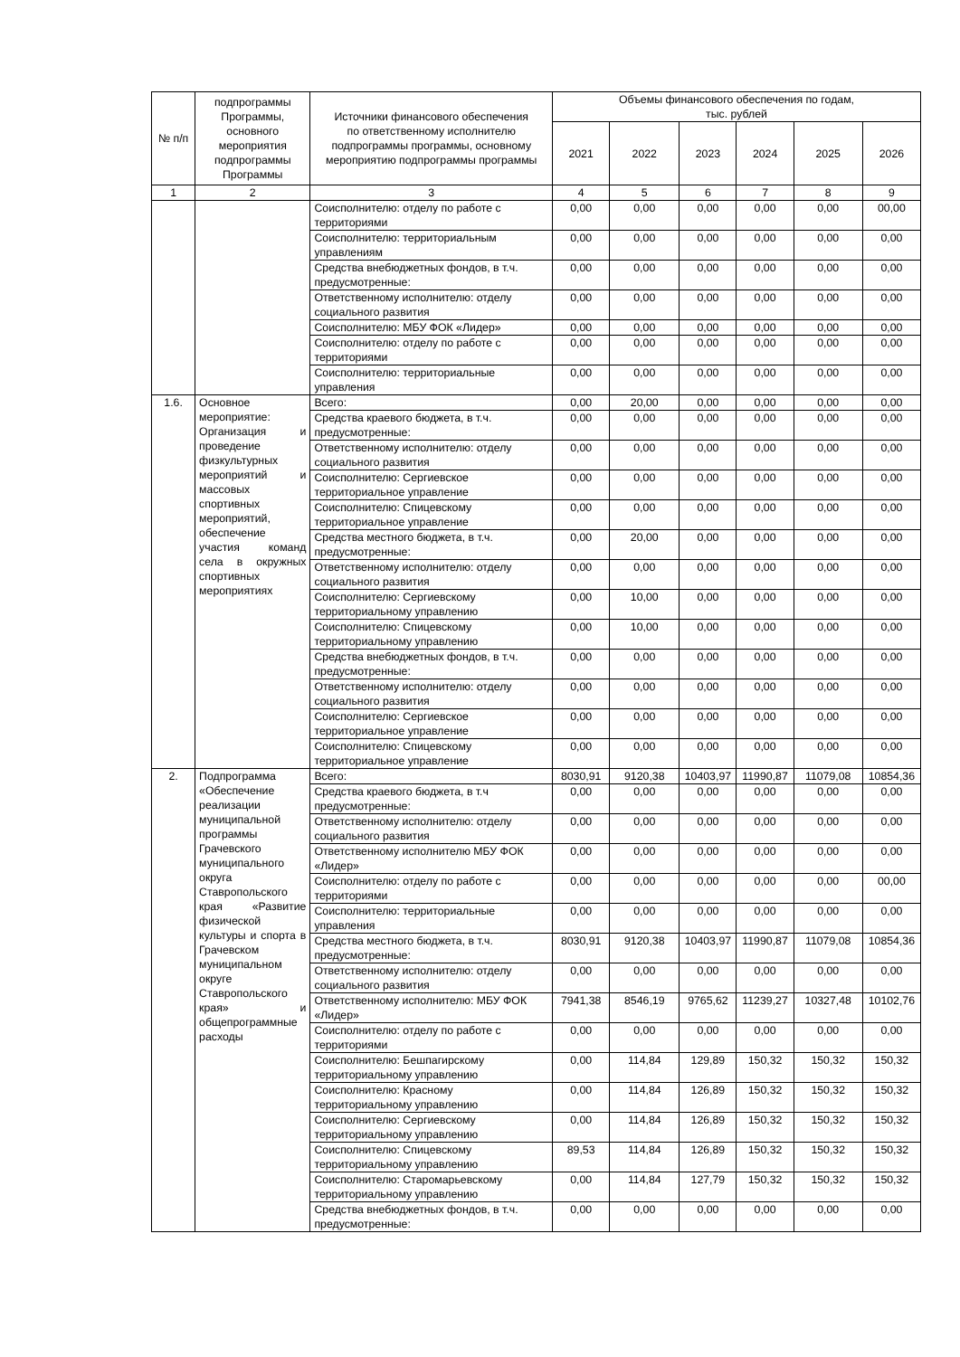| № п/п | подпрограммы Программы, основного мероприятия подпрограммы Программы | Источники финансового обеспечения по ответственному исполнителю подпрограммы программы, основному мероприятию подпрограммы программы | Объемы финансового обеспечения по годам, тыс. рублей | | | | | |
| --- | --- | --- | --- | --- | --- | --- | --- | --- |
| | | | 2021 | 2022 | 2023 | 2024 | 2025 | 2026 |
| 1 | 2 | 3 | 4 | 5 | 6 | 7 | 8 | 9 |
| | | Соисполнителю: отделу по работе с территориями | 0,00 | 0,00 | 0,00 | 0,00 | 0,00 | 00,00 |
| | | Соисполнителю: территориальным управлениям | 0,00 | 0,00 | 0,00 | 0,00 | 0,00 | 0,00 |
| | | Средства внебюджетных фондов, в т.ч. предусмотренные: | 0,00 | 0,00 | 0,00 | 0,00 | 0,00 | 0,00 |
| | | Ответственному исполнителю: отделу социального развития | 0,00 | 0,00 | 0,00 | 0,00 | 0,00 | 0,00 |
| | | Соисполнителю: МБУ ФОК «Лидер» | 0,00 | 0,00 | 0,00 | 0,00 | 0,00 | 0,00 |
| | | Соисполнителю: отделу по работе с территориями | 0,00 | 0,00 | 0,00 | 0,00 | 0,00 | 0,00 |
| | | Соисполнителю: территориальные управления | 0,00 | 0,00 | 0,00 | 0,00 | 0,00 | 0,00 |
| 1.6. | Основное мероприятие: Организация и проведение физкультурных мероприятий и массовых спортивных мероприятий, обеспечение участия команд села в окружных спортивных мероприятиях | Всего: | 0,00 | 20,00 | 0,00 | 0,00 | 0,00 | 0,00 |
| | | Средства краевого бюджета, в т.ч. предусмотренные: | 0,00 | 0,00 | 0,00 | 0,00 | 0,00 | 0,00 |
| | | Ответственному исполнителю: отделу социального развития | 0,00 | 0,00 | 0,00 | 0,00 | 0,00 | 0,00 |
| | | Соисполнителю: Сергиевское территориальное управление | 0,00 | 0,00 | 0,00 | 0,00 | 0,00 | 0,00 |
| | | Соисполнителю: Спицевскому территориальное управление | 0,00 | 0,00 | 0,00 | 0,00 | 0,00 | 0,00 |
| | | Средства местного бюджета, в т.ч. предусмотренные: | 0,00 | 20,00 | 0,00 | 0,00 | 0,00 | 0,00 |
| | | Ответственному исполнителю: отделу социального развития | 0,00 | 0,00 | 0,00 | 0,00 | 0,00 | 0,00 |
| | | Соисполнителю: Сергиевскому территориальному управлению | 0,00 | 10,00 | 0,00 | 0,00 | 0,00 | 0,00 |
| | | Соисполнителю: Спицевскому территориальному управлению | 0,00 | 10,00 | 0,00 | 0,00 | 0,00 | 0,00 |
| | | Средства внебюджетных фондов, в т.ч. предусмотренные: | 0,00 | 0,00 | 0,00 | 0,00 | 0,00 | 0,00 |
| | | Ответственному исполнителю: отделу социального развития | 0,00 | 0,00 | 0,00 | 0,00 | 0,00 | 0,00 |
| | | Соисполнителю: Сергиевское территориальное управление | 0,00 | 0,00 | 0,00 | 0,00 | 0,00 | 0,00 |
| | | Соисполнителю: Спицевскому территориальное управление | 0,00 | 0,00 | 0,00 | 0,00 | 0,00 | 0,00 |
| 2. | Подпрограмма «Обеспечение реализации муниципальной программы Грачевского муниципального округа Ставропольского края «Развитие физической культуры и спорта в Грачевском муниципальном округе Ставропольского края» и общепрограммные расходы | Всего: | 8030,91 | 9120,38 | 10403,97 | 11990,87 | 11079,08 | 10854,36 |
| | | Средства краевого бюджета, в т.ч предусмотренные: | 0,00 | 0,00 | 0,00 | 0,00 | 0,00 | 0,00 |
| | | Ответственному исполнителю: отделу социального развития | 0,00 | 0,00 | 0,00 | 0,00 | 0,00 | 0,00 |
| | | Ответственному исполнителю МБУ ФОК «Лидер» | 0,00 | 0,00 | 0,00 | 0,00 | 0,00 | 0,00 |
| | | Соисполнителю: отделу по работе с территориями | 0,00 | 0,00 | 0,00 | 0,00 | 0,00 | 00,00 |
| | | Соисполнителю: территориальные управления | 0,00 | 0,00 | 0,00 | 0,00 | 0,00 | 0,00 |
| | | Средства местного бюджета, в т.ч. предусмотренные: | 8030,91 | 9120,38 | 10403,97 | 11990,87 | 11079,08 | 10854,36 |
| | | Ответственному исполнителю: отделу социального развития | 0,00 | 0,00 | 0,00 | 0,00 | 0,00 | 0,00 |
| | | Ответственному исполнителю: МБУ ФОК «Лидер» | 7941,38 | 8546,19 | 9765,62 | 11239,27 | 10327,48 | 10102,76 |
| | | Соисполнителю: отделу по работе с территориями | 0,00 | 0,00 | 0,00 | 0,00 | 0,00 | 0,00 |
| | | Соисполнителю: Бешпагирскому территориальному управлению | 0,00 | 114,84 | 129,89 | 150,32 | 150,32 | 150,32 |
| | | Соисполнителю: Красному территориальному управлению | 0,00 | 114,84 | 126,89 | 150,32 | 150,32 | 150,32 |
| | | Соисполнителю: Сергиевскому территориальному управлению | 0,00 | 114,84 | 126,89 | 150,32 | 150,32 | 150,32 |
| | | Соисполнителю: Спицевскому территориальному управлению | 89,53 | 114,84 | 126,89 | 150,32 | 150,32 | 150,32 |
| | | Соисполнителю: Старомарьевскому территориальному управлению | 0,00 | 114,84 | 127,79 | 150,32 | 150,32 | 150,32 |
| | | Средства внебюджетных фондов, в т.ч. предусмотренные: | 0,00 | 0,00 | 0,00 | 0,00 | 0,00 | 0,00 |